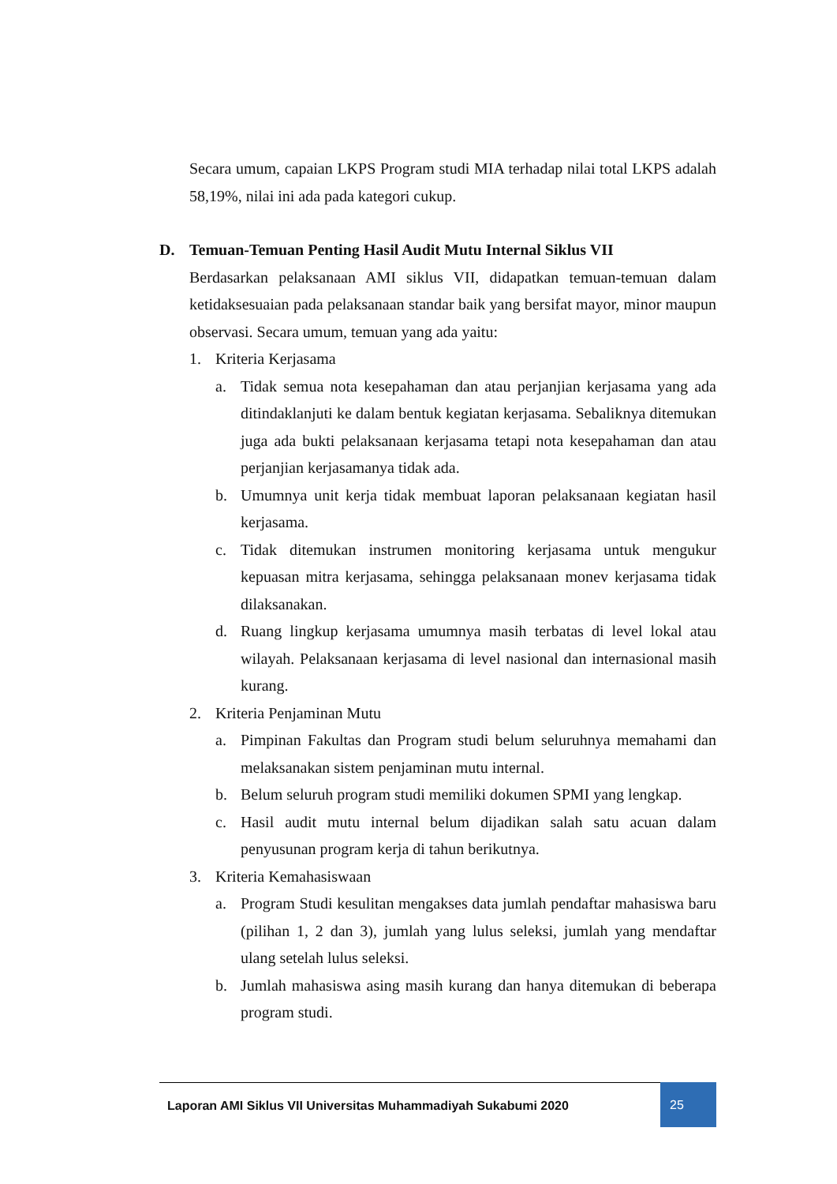Secara umum, capaian LKPS Program studi MIA terhadap nilai total LKPS adalah 58,19%, nilai ini ada pada kategori cukup.
D. Temuan-Temuan Penting Hasil Audit Mutu Internal Siklus VII
Berdasarkan pelaksanaan AMI siklus VII, didapatkan temuan-temuan dalam ketidaksesuaian pada pelaksanaan standar baik yang bersifat mayor, minor maupun observasi. Secara umum, temuan yang ada yaitu:
1. Kriteria Kerjasama
a. Tidak semua nota kesepahaman dan atau perjanjian kerjasama yang ada ditindaklanjuti ke dalam bentuk kegiatan kerjasama. Sebaliknya ditemukan juga ada bukti pelaksanaan kerjasama tetapi nota kesepahaman dan atau perjanjian kerjasamanya tidak ada.
b. Umumnya unit kerja tidak membuat laporan pelaksanaan kegiatan hasil kerjasama.
c. Tidak ditemukan instrumen monitoring kerjasama untuk mengukur kepuasan mitra kerjasama, sehingga pelaksanaan monev kerjasama tidak dilaksanakan.
d. Ruang lingkup kerjasama umumnya masih terbatas di level lokal atau wilayah. Pelaksanaan kerjasama di level nasional dan internasional masih kurang.
2. Kriteria Penjaminan Mutu
a. Pimpinan Fakultas dan Program studi belum seluruhnya memahami dan melaksanakan sistem penjaminan mutu internal.
b. Belum seluruh program studi memiliki dokumen SPMI yang lengkap.
c. Hasil audit mutu internal belum dijadikan salah satu acuan dalam penyusunan program kerja di tahun berikutnya.
3. Kriteria Kemahasiswaan
a. Program Studi kesulitan mengakses data jumlah pendaftar mahasiswa baru (pilihan 1, 2 dan 3), jumlah yang lulus seleksi, jumlah yang mendaftar ulang setelah lulus seleksi.
b. Jumlah mahasiswa asing masih kurang dan hanya ditemukan di beberapa program studi.
Laporan AMI Siklus VII Universitas Muhammadiyah Sukabumi 2020
25